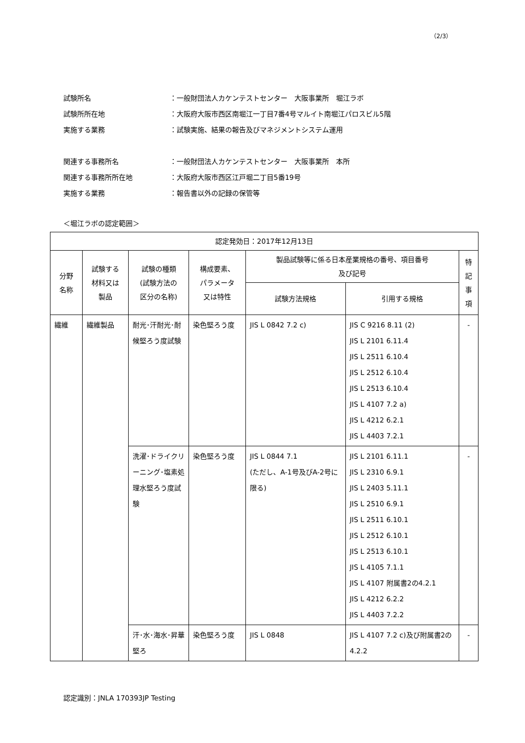（2/3）
試験所名 ：一般財団法人カケンテストセンター　大阪事業所　堀江ラボ
試験所所在地 ：大阪府大阪市西区南堀江一丁目7番4号マルイト南堀江パロスビル5階
実施する業務 ：試験実施、結果の報告及びマネジメントシステム運用
関連する事務所名 ：一般財団法人カケンテストセンター　大阪事業所　本所
関連する事務所所在地 ：大阪府大阪市西区江戸堀二丁目5番19号
実施する業務 ：報告書以外の記録の保管等
＜堀江ラボの認定範囲＞
| 認定発効日：2017年12月13日 | | | | | | |
| --- | --- | --- | --- | --- | --- | --- |
| 分野 名称 | 試験する 材料又は 製品 | 試験の種類 (試験方法の 区分の名称) | 構成要素、 パラメータ 又は特性 | 製品試験等に係る日本産業規格の番号、項目番号 及び記号 | | 特 記 事 項 |
| | | | | 試験方法規格 | 引用する規格 | |
| 繊維 | 繊維製品 | 耐光･汗耐光･耐候堅ろう度試験 | 染色堅ろう度 | JIS L 0842 7.2 c) | JIS C 9216 8.11 (2) JIS L 2101 6.11.4 JIS L 2511 6.10.4 JIS L 2512 6.10.4 JIS L 2513 6.10.4 JIS L 4107 7.2 a) JIS L 4212 6.2.1 JIS L 4403 7.2.1 | - |
| | | 洗濯･ドライクリーニング･塩素処理水堅ろう度試験 | 染色堅ろう度 | JIS L 0844 7.1 (ただし、A-1号及びA-2号に限る) | JIS L 2101 6.11.1 JIS L 2310 6.9.1 JIS L 2403 5.11.1 JIS L 2510 6.9.1 JIS L 2511 6.10.1 JIS L 2512 6.10.1 JIS L 2513 6.10.1 JIS L 4105 7.1.1 JIS L 4107 附属書2の4.2.1 JIS L 4212 6.2.2 JIS L 4403 7.2.2 | - |
| | | 汗･水･海水･昇華堅ろ | 染色堅ろう度 | JIS L 0848 | JIS L 4107 7.2 c)及び附属書2の4.2.2 | - |
認定識別：JNLA 170393JP Testing